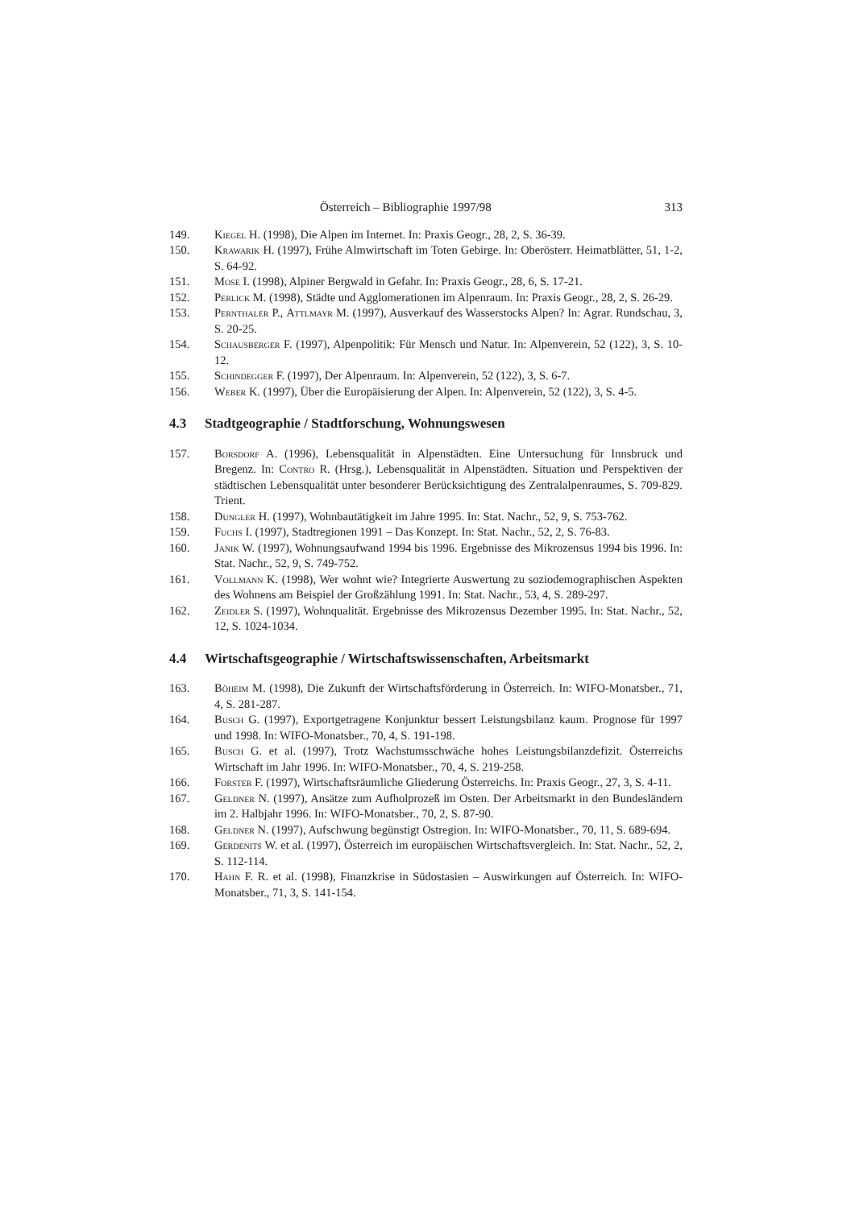Österreich – Bibliographie 1997/98 313
149. Kiegel H. (1998), Die Alpen im Internet. In: Praxis Geogr., 28, 2, S. 36-39.
150. Krawarik H. (1997), Frühe Almwirtschaft im Toten Gebirge. In: Oberösterr. Heimatblätter, 51, 1-2, S. 64-92.
151. Mose I. (1998), Alpiner Bergwald in Gefahr. In: Praxis Geogr., 28, 6, S. 17-21.
152. Perlick M. (1998), Städte und Agglomerationen im Alpenraum. In: Praxis Geogr., 28, 2, S. 26-29.
153. Pernthaler P., Attlmayr M. (1997), Ausverkauf des Wasserstocks Alpen? In: Agrar. Rundschau, 3, S. 20-25.
154. Schausberger F. (1997), Alpenpolitik: Für Mensch und Natur. In: Alpenverein, 52 (122), 3, S. 10-12.
155. Schindegger F. (1997), Der Alpenraum. In: Alpenverein, 52 (122), 3, S. 6-7.
156. Weber K. (1997), Über die Europäisierung der Alpen. In: Alpenverein, 52 (122), 3, S. 4-5.
4.3 Stadtgeographie / Stadtforschung, Wohnungswesen
157. Borsdorf A. (1996), Lebensqualität in Alpenstädten. Eine Untersuchung für Innsbruck und Bregenz. In: Contro R. (Hrsg.), Lebensqualität in Alpenstädten. Situation und Perspektiven der städtischen Lebensqualität unter besonderer Berücksichtigung des Zentralalpenraumes, S. 709-829. Trient.
158. Dungler H. (1997), Wohnbautätigkeit im Jahre 1995. In: Stat. Nachr., 52, 9, S. 753-762.
159. Fuchs I. (1997), Stadtregionen 1991 – Das Konzept. In: Stat. Nachr., 52, 2, S. 76-83.
160. Janik W. (1997), Wohnungsaufwand 1994 bis 1996. Ergebnisse des Mikrozensus 1994 bis 1996. In: Stat. Nachr., 52, 9, S. 749-752.
161. Vollmann K. (1998), Wer wohnt wie? Integrierte Auswertung zu soziodemographischen Aspekten des Wohnens am Beispiel der Großzählung 1991. In: Stat. Nachr., 53, 4, S. 289-297.
162. Zeidler S. (1997), Wohnqualität. Ergebnisse des Mikrozensus Dezember 1995. In: Stat. Nachr., 52, 12, S. 1024-1034.
4.4 Wirtschaftsgeographie / Wirtschaftswissenschaften, Arbeitsmarkt
163. Böheim M. (1998), Die Zukunft der Wirtschaftsförderung in Österreich. In: WIFO-Monatsber., 71, 4, S. 281-287.
164. Busch G. (1997), Exportgetragene Konjunktur bessert Leistungsbilanz kaum. Prognose für 1997 und 1998. In: WIFO-Monatsber., 70, 4, S. 191-198.
165. Busch G. et al. (1997), Trotz Wachstumsschwäche hohes Leistungsbilanzdefizit. Österreichs Wirtschaft im Jahr 1996. In: WIFO-Monatsber., 70, 4, S. 219-258.
166. Forster F. (1997), Wirtschaftsräumliche Gliederung Österreichs. In: Praxis Geogr., 27, 3, S. 4-11.
167. Geldner N. (1997), Ansätze zum Aufholprozeß im Osten. Der Arbeitsmarkt in den Bundesländern im 2. Halbjahr 1996. In: WIFO-Monatsber., 70, 2, S. 87-90.
168. Geldner N. (1997), Aufschwung begünstigt Ostregion. In: WIFO-Monatsber., 70, 11, S. 689-694.
169. Gerdenits W. et al. (1997), Österreich im europäischen Wirtschaftsvergleich. In: Stat. Nachr., 52, 2, S. 112-114.
170. Hahn F. R. et al. (1998), Finanzkrise in Südostasien – Auswirkungen auf Österreich. In: WIFO-Monatsber., 71, 3, S. 141-154.